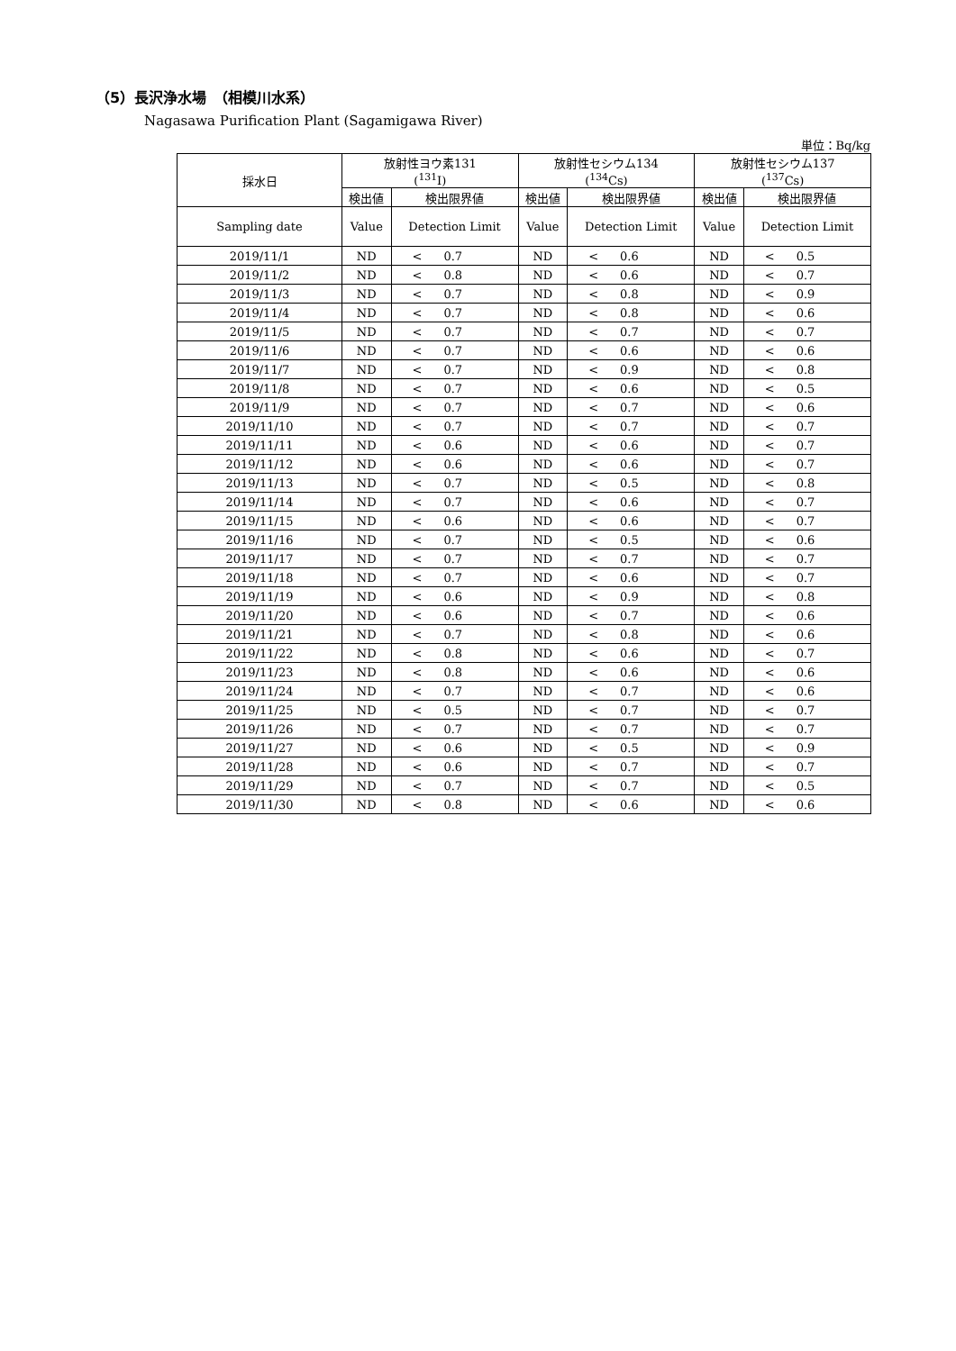（5）長沢浄水場　（相模川水系）
Nagasawa Purification Plant (Sagamigawa River)
単位：Bq/kg
| 採水日 | 放射性ヨウ素131 (<sup>131</sup>I) | | | 放射性セシウム134 (<sup>134</sup>Cs) | | | 放射性セシウム137 (<sup>137</sup>Cs) | | |
| --- | --- | --- | --- | --- | --- | --- | --- | --- | --- |
| | 検出値 | 検出限界値 | | 検出値 | 検出限界値 | | 検出値 | 検出限界値 | |
| Sampling date | Value | Detection Limit | | Value | Detection Limit | | Value | Detection Limit | |
| 2019/11/1 | ND | < | 0.7 | ND | < | 0.6 | ND | < | 0.5 |
| 2019/11/2 | ND | < | 0.8 | ND | < | 0.6 | ND | < | 0.7 |
| 2019/11/3 | ND | < | 0.7 | ND | < | 0.8 | ND | < | 0.9 |
| 2019/11/4 | ND | < | 0.7 | ND | < | 0.8 | ND | < | 0.6 |
| 2019/11/5 | ND | < | 0.7 | ND | < | 0.7 | ND | < | 0.7 |
| 2019/11/6 | ND | < | 0.7 | ND | < | 0.6 | ND | < | 0.6 |
| 2019/11/7 | ND | < | 0.7 | ND | < | 0.9 | ND | < | 0.8 |
| 2019/11/8 | ND | < | 0.7 | ND | < | 0.6 | ND | < | 0.5 |
| 2019/11/9 | ND | < | 0.7 | ND | < | 0.7 | ND | < | 0.6 |
| 2019/11/10 | ND | < | 0.7 | ND | < | 0.7 | ND | < | 0.7 |
| 2019/11/11 | ND | < | 0.6 | ND | < | 0.6 | ND | < | 0.7 |
| 2019/11/12 | ND | < | 0.6 | ND | < | 0.6 | ND | < | 0.7 |
| 2019/11/13 | ND | < | 0.7 | ND | < | 0.5 | ND | < | 0.8 |
| 2019/11/14 | ND | < | 0.7 | ND | < | 0.6 | ND | < | 0.7 |
| 2019/11/15 | ND | < | 0.6 | ND | < | 0.6 | ND | < | 0.7 |
| 2019/11/16 | ND | < | 0.7 | ND | < | 0.5 | ND | < | 0.6 |
| 2019/11/17 | ND | < | 0.7 | ND | < | 0.7 | ND | < | 0.7 |
| 2019/11/18 | ND | < | 0.7 | ND | < | 0.6 | ND | < | 0.7 |
| 2019/11/19 | ND | < | 0.6 | ND | < | 0.9 | ND | < | 0.8 |
| 2019/11/20 | ND | < | 0.6 | ND | < | 0.7 | ND | < | 0.6 |
| 2019/11/21 | ND | < | 0.7 | ND | < | 0.8 | ND | < | 0.6 |
| 2019/11/22 | ND | < | 0.8 | ND | < | 0.6 | ND | < | 0.7 |
| 2019/11/23 | ND | < | 0.8 | ND | < | 0.6 | ND | < | 0.6 |
| 2019/11/24 | ND | < | 0.7 | ND | < | 0.7 | ND | < | 0.6 |
| 2019/11/25 | ND | < | 0.5 | ND | < | 0.7 | ND | < | 0.7 |
| 2019/11/26 | ND | < | 0.7 | ND | < | 0.7 | ND | < | 0.7 |
| 2019/11/27 | ND | < | 0.6 | ND | < | 0.5 | ND | < | 0.9 |
| 2019/11/28 | ND | < | 0.6 | ND | < | 0.7 | ND | < | 0.7 |
| 2019/11/29 | ND | < | 0.7 | ND | < | 0.7 | ND | < | 0.5 |
| 2019/11/30 | ND | < | 0.8 | ND | < | 0.6 | ND | < | 0.6 |